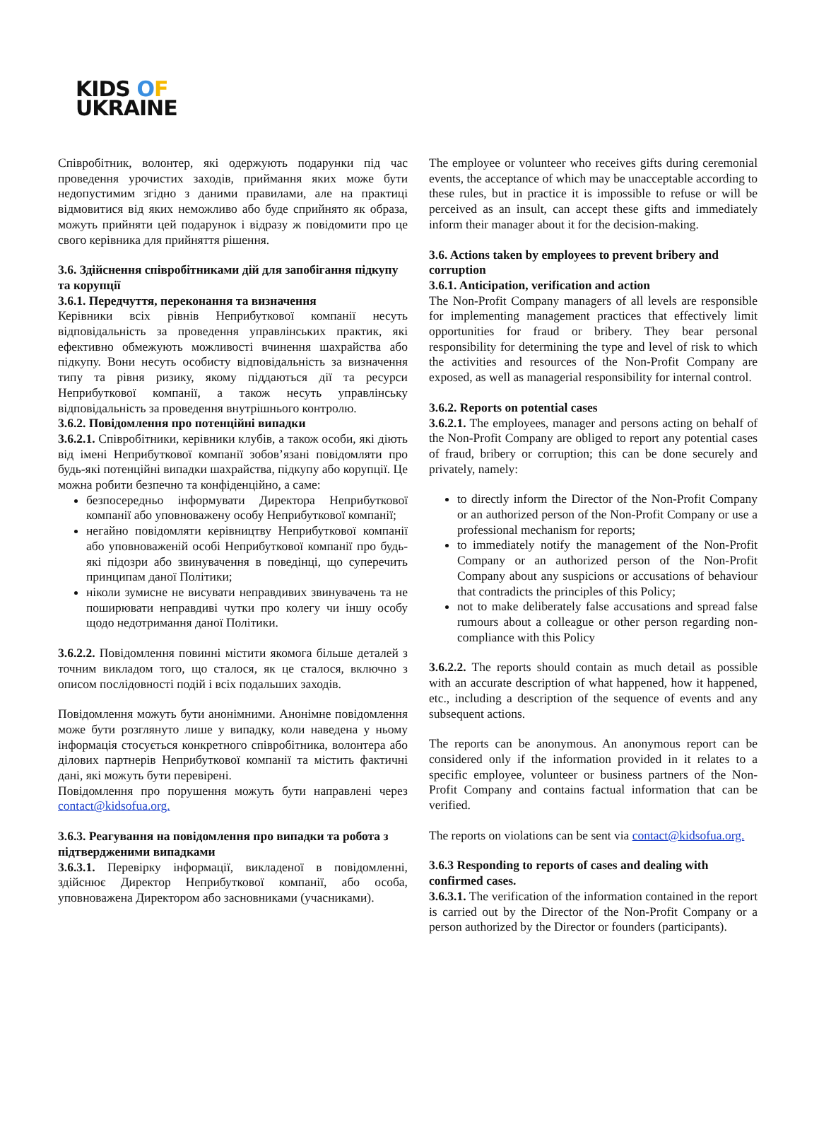KIDS OF
UKRAINE
Співробітник, волонтер, які одержують подарунки під час проведення урочистих заходів, приймання яких може бути недопустимим згідно з даними правилами, але на практиці відмовитися від яких неможливо або буде сприйнято як образа, можуть прийняти цей подарунок і відразу ж повідомити про це свого керівника для прийняття рішення.
3.6. Здійснення співробітниками дій для запобігання підкупу та корупції
3.6.1. Передчуття, переконання та визначення
Керівники всіх рівнів Неприбуткової компанії несуть відповідальність за проведення управлінських практик, які ефективно обмежують можливості вчинення шахрайства або підкупу. Вони несуть особисту відповідальність за визначення типу та рівня ризику, якому піддаються дії та ресурси Неприбуткової компанії, а також несуть управлінську відповідальність за проведення внутрішнього контролю.
3.6.2. Повідомлення про потенційні випадки
3.6.2.1. Співробітники, керівники клубів, а також особи, які діють від імені Неприбуткової компанії зобов’язані повідомляти про будь-які потенційні випадки шахрайства, підкупу або корупції. Це можна робити безпечно та конфіденційно, а саме:
безпосередньо інформувати Директора Неприбуткової компанії або уповноважену особу Неприбуткової компанії;
негайно повідомляти керівництву Неприбуткової компанії або уповноваженій особі Неприбуткової компанії про будь-які підозри або звинувачення в поведінці, що суперечить принципам даної Політики;
ніколи зумисне не висувати неправдивих звинувачень та не поширювати неправдиві чутки про колегу чи іншу особу щодо недотримання даної Політики.
3.6.2.2. Повідомлення повинні містити якомога більше деталей з точним викладом того, що сталося, як це сталося, включно з описом послідовності подій і всіх подальших заходів.
Повідомлення можуть бути анонімними. Анонімне повідомлення може бути розглянуто лише у випадку, коли наведена у ньому інформація стосується конкретного співробітника, волонтера або ділових партнерів Неприбуткової компанії та містить фактичні дані, які можуть бути перевірені.
Повідомлення про порушення можуть бути направлені через contact@kidsofua.org.
3.6.3. Реагування на повідомлення про випадки та робота з підтвердженими випадками
3.6.3.1. Перевірку інформації, викладеної в повідомленні, здійснює Директор Неприбуткової компанії, або особа, уповноважена Директором або засновниками (учасниками).
The employee or volunteer who receives gifts during ceremonial events, the acceptance of which may be unacceptable according to these rules, but in practice it is impossible to refuse or will be perceived as an insult, can accept these gifts and immediately inform their manager about it for the decision-making.
3.6. Actions taken by employees to prevent bribery and corruption
3.6.1. Anticipation, verification and action
The Non-Profit Company managers of all levels are responsible for implementing management practices that effectively limit opportunities for fraud or bribery. They bear personal responsibility for determining the type and level of risk to which the activities and resources of the Non-Profit Company are exposed, as well as managerial responsibility for internal control.
3.6.2. Reports on potential cases
3.6.2.1. The employees, manager and persons acting on behalf of the Non-Profit Company are obliged to report any potential cases of fraud, bribery or corruption; this can be done securely and privately, namely:
to directly inform the Director of the Non-Profit Company or an authorized person of the Non-Profit Company or use a professional mechanism for reports;
to immediately notify the management of the Non-Profit Company or an authorized person of the Non-Profit Company about any suspicions or accusations of behaviour that contradicts the principles of this Policy;
not to make deliberately false accusations and spread false rumours about a colleague or other person regarding non-compliance with this Policy
3.6.2.2. The reports should contain as much detail as possible with an accurate description of what happened, how it happened, etc., including a description of the sequence of events and any subsequent actions.
The reports can be anonymous. An anonymous report can be considered only if the information provided in it relates to a specific employee, volunteer or business partners of the Non-Profit Company and contains factual information that can be verified.
The reports on violations can be sent via contact@kidsofua.org.
3.6.3 Responding to reports of cases and dealing with confirmed cases.
3.6.3.1. The verification of the information contained in the report is carried out by the Director of the Non-Profit Company or a person authorized by the Director or founders (participants).